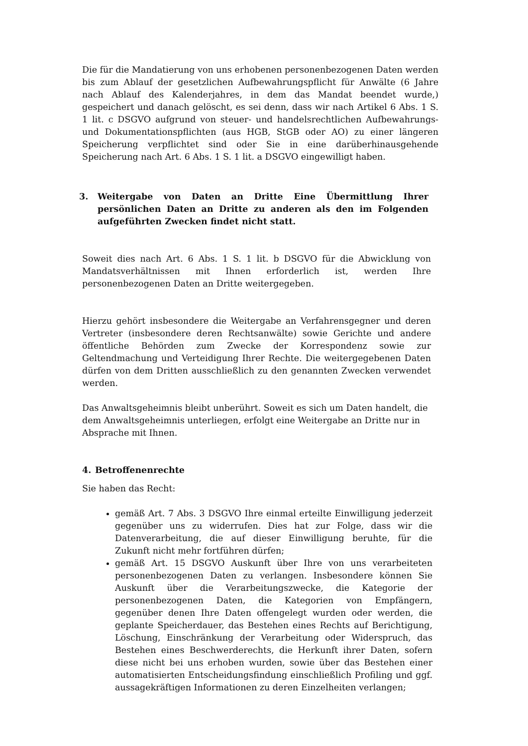Die für die Mandatierung von uns erhobenen personenbezogenen Daten werden bis zum Ablauf der gesetzlichen Aufbewahrungspflicht für Anwälte (6 Jahre nach Ablauf des Kalenderjahres, in dem das Mandat beendet wurde,) gespeichert und danach gelöscht, es sei denn, dass wir nach Artikel 6 Abs. 1 S. 1 lit. c DSGVO aufgrund von steuer- und handelsrechtlichen Aufbewahrungs- und Dokumentationspflichten (aus HGB, StGB oder AO) zu einer längeren Speicherung verpflichtet sind oder Sie in eine darüberhinausgehende Speicherung nach Art. 6 Abs. 1 S. 1 lit. a DSGVO eingewilligt haben.
3. Weitergabe von Daten an Dritte Eine Übermittlung Ihrer persönlichen Daten an Dritte zu anderen als den im Folgenden aufgeführten Zwecken findet nicht statt.
Soweit dies nach Art. 6 Abs. 1 S. 1 lit. b DSGVO für die Abwicklung von Mandatsverhältnissen mit Ihnen erforderlich ist, werden Ihre personenbezogenen Daten an Dritte weitergegeben.
Hierzu gehört insbesondere die Weitergabe an Verfahrensgegner und deren Vertreter (insbesondere deren Rechtsanwälte) sowie Gerichte und andere öffentliche Behörden zum Zwecke der Korrespondenz sowie zur Geltendmachung und Verteidigung Ihrer Rechte. Die weitergegebenen Daten dürfen von dem Dritten ausschließlich zu den genannten Zwecken verwendet werden.
Das Anwaltsgeheimnis bleibt unberührt. Soweit es sich um Daten handelt, die dem Anwaltsgeheimnis unterliegen, erfolgt eine Weitergabe an Dritte nur in Absprache mit Ihnen.
4. Betroffenenrechte
Sie haben das Recht:
gemäß Art. 7 Abs. 3 DSGVO Ihre einmal erteilte Einwilligung jederzeit gegenüber uns zu widerrufen. Dies hat zur Folge, dass wir die Datenverarbeitung, die auf dieser Einwilligung beruhte, für die Zukunft nicht mehr fortführen dürfen;
gemäß Art. 15 DSGVO Auskunft über Ihre von uns verarbeiteten personenbezogenen Daten zu verlangen. Insbesondere können Sie Auskunft über die Verarbeitungszwecke, die Kategorie der personenbezogenen Daten, die Kategorien von Empfängern, gegenüber denen Ihre Daten offengelegt wurden oder werden, die geplante Speicherdauer, das Bestehen eines Rechts auf Berichtigung, Löschung, Einschränkung der Verarbeitung oder Widerspruch, das Bestehen eines Beschwerderechts, die Herkunft ihrer Daten, sofern diese nicht bei uns erhoben wurden, sowie über das Bestehen einer automatisierten Entscheidungsfindung einschließlich Profiling und ggf. aussagekräftigen Informationen zu deren Einzelheiten verlangen;